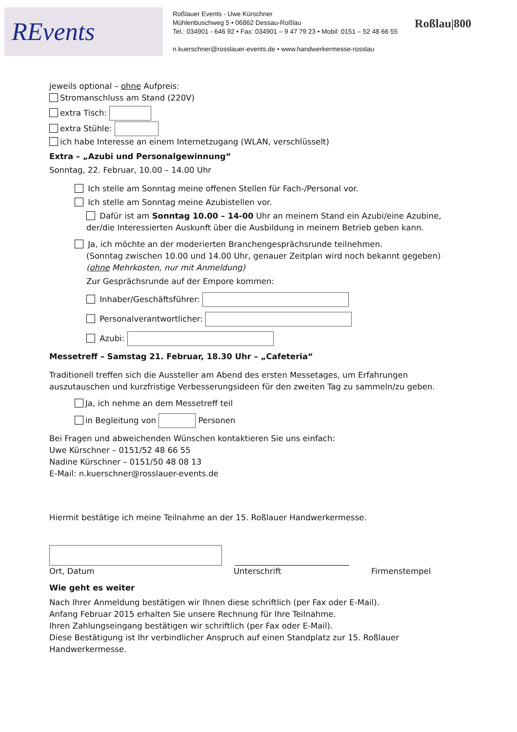REvents
Roßlauer Events - Uwe Kürschner
Mühlenbuschweg 5 • 06862 Dessau-Roßlau
Tel.: 034901 - 646 92 • Fax: 034901 – 9 47 79 23 • Mobil: 0151 – 52 48 66 55
n.kuerschner@rosslauer-events.de • www.handwerkermesse-rosslau
Roßlau|800
jeweils optional – ohne Aufpreis:
Stromanschluss am Stand (220V)
extra Tisch:
extra Stühle:
ich habe Interesse an einem Internetzugang (WLAN, verschlüsselt)
Extra – „Azubi und Personalgewinnung“
Sonntag, 22. Februar, 10.00 – 14.00 Uhr
Ich stelle am Sonntag meine offenen Stellen für Fach-/Personal vor.
Ich stelle am Sonntag meine Azubistellen vor.
Dafür ist am Sonntag 10.00 – 14-00 Uhr an meinem Stand ein Azubi/eine Azubine, der/die Interessierten Auskunft über die Ausbildung in meinem Betrieb geben kann.
Ja, ich möchte an der moderierten Branchengesprächsrunde teilnehmen.
(Sonntag zwischen 10.00 und 14.00 Uhr, genauer Zeitplan wird noch bekannt gegeben)
(ohne Mehrkosten, nur mit Anmeldung)
Zur Gesprächsrunde auf der Empore kommen:
Inhaber/Geschäftsführer:
Personalverantwortlicher:
Azubi:
Messetreff – Samstag 21. Februar, 18.30 Uhr – „Cafeteria“
Traditionell treffen sich die Aussteller am Abend des ersten Messetages, um Erfahrungen auszutauschen und kurzfristige Verbesserungsideen für den zweiten Tag zu sammeln/zu geben.
Ja, ich nehme an dem Messetreff teil
in Begleitung von Personen
Bei Fragen und abweichenden Wünschen kontaktieren Sie uns einfach:
Uwe Kürschner – 0151/52 48 66 55
Nadine Kürschner – 0151/50 48 08 13
E-Mail: n.kuerschner@rosslauer-events.de
Hiermit bestätige ich meine Teilnahme an der 15. Roßlauer Handwerkermesse.
Ort, Datum Unterschrift Firmenstempel
Wie geht es weiter
Nach Ihrer Anmeldung bestätigen wir Ihnen diese schriftlich (per Fax oder E-Mail).
Anfang Februar 2015 erhalten Sie unsere Rechnung für Ihre Teilnahme.
Ihren Zahlungseingang bestätigen wir schriftlich (per Fax oder E-Mail).
Diese Bestätigung ist Ihr verbindlicher Anspruch auf einen Standplatz zur 15. Roßlauer Handwerkermesse.